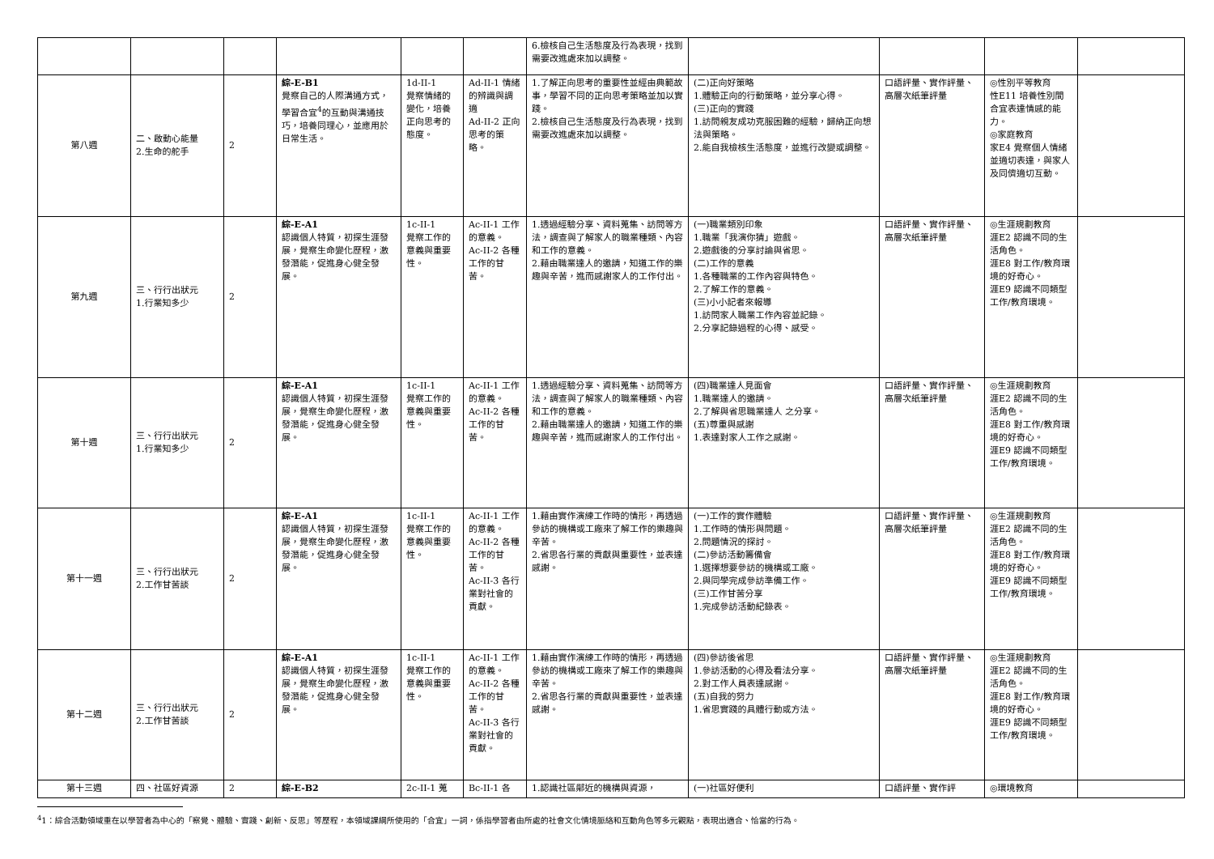| | | | | | | 6.檢核自己生活態度及行為表現，找到需要改進處來加以調整。 | | | | |
| 第八週 | 二、啟動心能量 2.生命的舵手 | 2 | 綜-E-B1 覺察自己的人際溝通方式，學習合宜<sup>4</sup>的互動與溝通技巧，培養同理心，並應用於日常生活。 | 1d-II-1 覺察情緒的變化，培養正向思考的態度。 | Ad-II-1 情緒的辨識與調適 Ad-II-2 正向思考的策略。 | 1.了解正向思考的重要性並經由典範故事，學習不同的正向思考策略並加以實踐。 2.檢核自己生活態度及行為表現，找到需要改進處來加以調整。 | (二)正向好策略 1.體驗正向的行動策略，並分享心得。 (三)正向的實踐 1.訪問親友成功克服困難的經驗，歸納正向想法與策略。 2.能自我檢核生活態度，並進行改變或調整。 | 口語評量、實作評量、高層次紙筆評量 | ◎性別平等教育 性E11 培養性別間合宜表達情感的能力。 ◎家庭教育 家E4 覺察個人情緒並適切表達，與家人及同儕適切互動。 | |
| 第九週 | 三、行行出狀元 1.行業知多少 | 2 | 綜-E-A1 認識個人特質，初探生涯發展，覺察生命變化歷程，激發潛能，促進身心健全發展。 | 1c-II-1 覺察工作的意義與重要性。 | Ac-II-1 工作的意義。 Ac-II-2 各種工作的甘苦。 | 1.透過經驗分享、資料蒐集、訪問等方法，調查與了解家人的職業種類、內容和工作的意義。 2.藉由職業達人的邀請，知道工作的樂趣與辛苦，進而感謝家人的工作付出。 | (一)職業類別印象 1.職業「我演你猜」遊戲。 2.遊戲後的分享討論與省思。 (二)工作的意義 1.各種職業的工作內容與特色。 2.了解工作的意義。 (三)小小記者來報導 1.訪問家人職業工作內容並記錄。 2.分享記錄過程的心得、感受。 | 口語評量、實作評量、高層次紙筆評量 | ◎生涯規劃教育 涯E2 認識不同的生活角色。 涯E8 對工作/教育環境的好奇心。 涯E9 認識不同類型工作/教育環境。 | |
| 第十週 | 三、行行出狀元 1.行業知多少 | 2 | 綜-E-A1 認識個人特質，初探生涯發展，覺察生命變化歷程，激發潛能，促進身心健全發展。 | 1c-II-1 覺察工作的意義與重要性。 | Ac-II-1 工作的意義。 Ac-II-2 各種工作的甘苦。 | 1.透過經驗分享、資料蒐集、訪問等方法，調查與了解家人的職業種類、內容和工作的意義。 2.藉由職業達人的邀請，知道工作的樂趣與辛苦，進而感謝家人的工作付出。 | (四)職業達人見面會 1.職業達人的邀請。 2.了解與省思職業達人 之分享。 (五)尊重與感謝 1.表達對家人工作之感謝。 | 口語評量、實作評量、高層次紙筆評量 | ◎生涯規劃教育 涯E2 認識不同的生活角色。 涯E8 對工作/教育環境的好奇心。 涯E9 認識不同類型工作/教育環境。 | |
| 第十一週 | 三、行行出狀元 2.工作甘苦談 | 2 | 綜-E-A1 認識個人特質，初探生涯發展，覺察生命變化歷程，激發潛能，促進身心健全發展。 | 1c-II-1 覺察工作的意義與重要性。 | Ac-II-1 工作的意義。 Ac-II-2 各種工作的甘苦。 Ac-II-3 各行業對社會的貢獻。 | 1.藉由實作演練工作時的情形，再透過參訪的機構或工廠來了解工作的樂趣與辛苦。 2.省思各行業的貢獻與重要性，並表達感謝。 | (一)工作的實作體驗 1.工作時的情形與問題。 2.問題情況的探討。 (二)參訪活動籌備會 1.選擇想要參訪的機構或工廠。 2.與同學完成參訪準備工作。 (三)工作甘苦分享 1.完成參訪活動紀錄表。 | 口語評量、實作評量、高層次紙筆評量 | ◎生涯規劃教育 涯E2 認識不同的生活角色。 涯E8 對工作/教育環境的好奇心。 涯E9 認識不同類型工作/教育環境。 | |
| 第十二週 | 三、行行出狀元 2.工作甘苦談 | 2 | 綜-E-A1 認識個人特質，初探生涯發展，覺察生命變化歷程，激發潛能，促進身心健全發展。 | 1c-II-1 覺察工作的意義與重要性。 | Ac-II-1 工作的意義。 Ac-II-2 各種工作的甘苦。 Ac-II-3 各行業對社會的貢獻。 | 1.藉由實作演練工作時的情形，再透過參訪的機構或工廠來了解工作的樂趣與辛苦。 2.省思各行業的貢獻與重要性，並表達感謝。 | (四)參訪後省思 1.參訪活動的心得及看法分享。 2.對工作人員表達感謝。 (五)自我的努力 1.省思實踐的具體行動或方法。 | 口語評量、實作評量、高層次紙筆評量 | ◎生涯規劃教育 涯E2 認識不同的生活角色。 涯E8 對工作/教育環境的好奇心。 涯E9 認識不同類型工作/教育環境。 | |
| 第十三週 | 四、社區好資源 | 2 | 綜-E-B2 | 2c-II-1 蒐 | Bc-II-1 各 | 1.認識社區鄰近的機構與資源， | (一)社區好便利 | 口語評量、實作評 | ◎環境教育 | |
<sup>4</sup> 1：綜合活動領域重在以學習者為中心的「察覺、體驗、實踐、創新、反思」等歷程，本領域課綱所使用的「合宜」一詞，係指學習者由所處的社會文化情境脈絡和互動角色等多元觀點，表現出適合、恰當的行為。